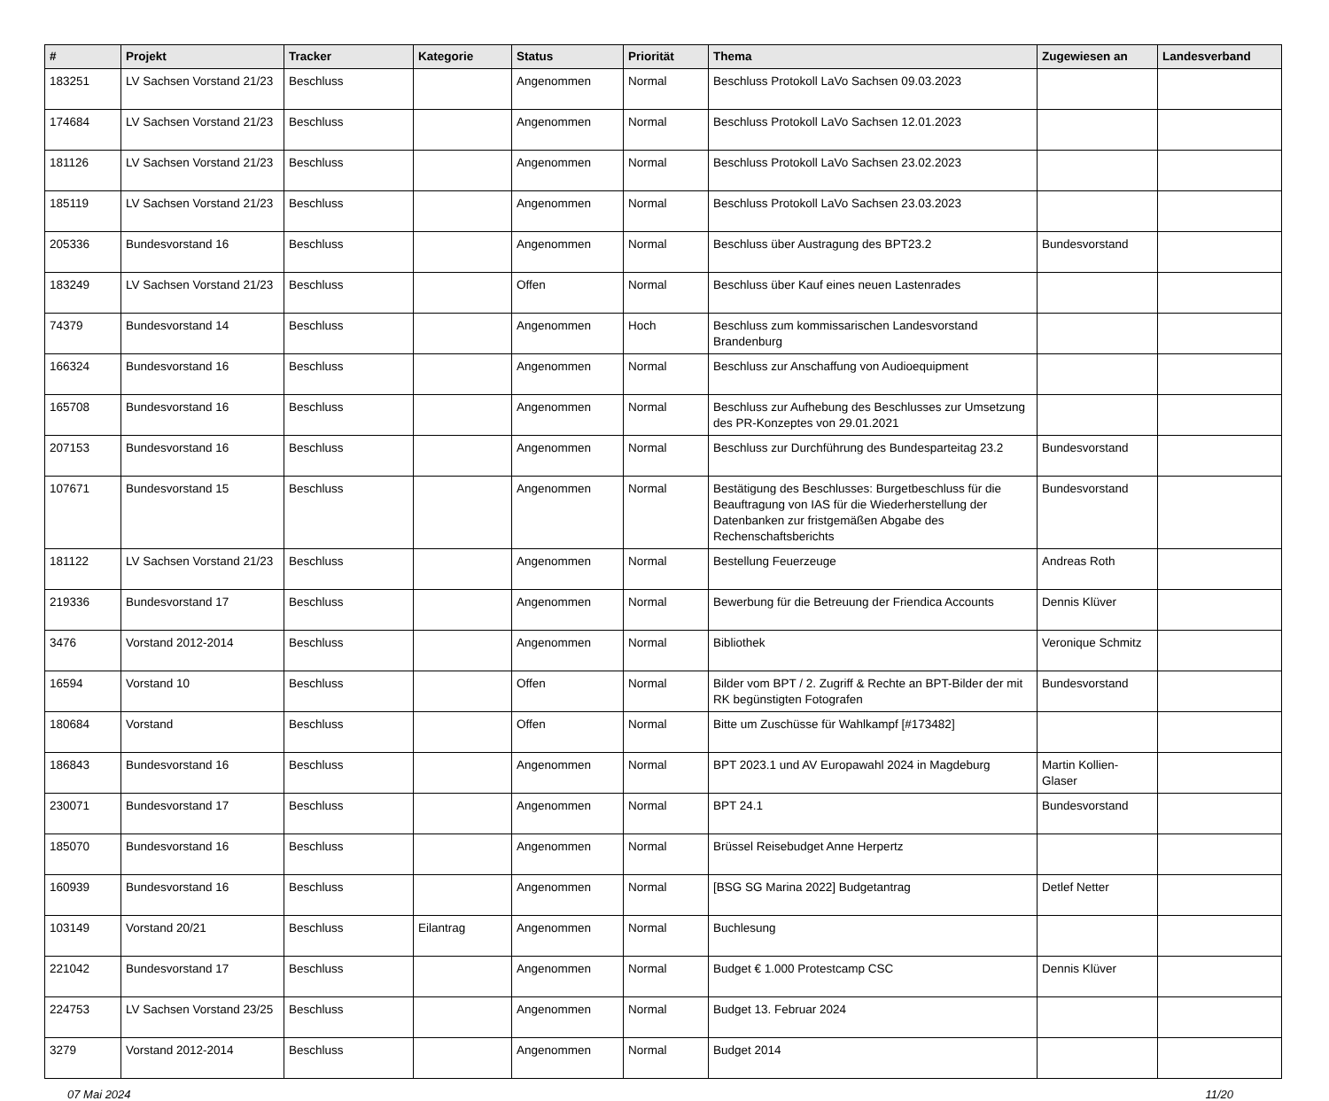| # | Projekt | Tracker | Kategorie | Status | Priorität | Thema | Zugewiesen an | Landesverband |
| --- | --- | --- | --- | --- | --- | --- | --- | --- |
| 183251 | LV Sachsen Vorstand 21/23 | Beschluss | | Angenommen | Normal | Beschluss Protokoll LaVo Sachsen 09.03.2023 | | |
| 174684 | LV Sachsen Vorstand 21/23 | Beschluss | | Angenommen | Normal | Beschluss Protokoll LaVo Sachsen 12.01.2023 | | |
| 181126 | LV Sachsen Vorstand 21/23 | Beschluss | | Angenommen | Normal | Beschluss Protokoll LaVo Sachsen 23.02.2023 | | |
| 185119 | LV Sachsen Vorstand 21/23 | Beschluss | | Angenommen | Normal | Beschluss Protokoll LaVo Sachsen 23.03.2023 | | |
| 205336 | Bundesvorstand 16 | Beschluss | | Angenommen | Normal | Beschluss über Austragung des BPT23.2 | Bundesvorstand | |
| 183249 | LV Sachsen Vorstand 21/23 | Beschluss | | Offen | Normal | Beschluss über Kauf eines neuen Lastenrades | | |
| 74379 | Bundesvorstand 14 | Beschluss | | Angenommen | Hoch | Beschluss zum kommissarischen Landesvorstand Brandenburg | | |
| 166324 | Bundesvorstand 16 | Beschluss | | Angenommen | Normal | Beschluss zur Anschaffung von Audioequipment | | |
| 165708 | Bundesvorstand 16 | Beschluss | | Angenommen | Normal | Beschluss zur Aufhebung des Beschlusses zur Umsetzung des PR-Konzeptes von 29.01.2021 | | |
| 207153 | Bundesvorstand 16 | Beschluss | | Angenommen | Normal | Beschluss zur Durchführung des Bundesparteitag 23.2 | Bundesvorstand | |
| 107671 | Bundesvorstand 15 | Beschluss | | Angenommen | Normal | Bestätigung des Beschlusses: Burgetbeschluss für die Beauftragung von IAS für die Wiederherstellung der Datenbanken zur fristgemäßen Abgabe des Rechenschaftsberichts | Bundesvorstand | |
| 181122 | LV Sachsen Vorstand 21/23 | Beschluss | | Angenommen | Normal | Bestellung Feuerzeuge | Andreas Roth | |
| 219336 | Bundesvorstand 17 | Beschluss | | Angenommen | Normal | Bewerbung für die Betreuung der Friendica Accounts | Dennis Klüver | |
| 3476 | Vorstand 2012-2014 | Beschluss | | Angenommen | Normal | Bibliothek | Veronique Schmitz | |
| 16594 | Vorstand 10 | Beschluss | | Offen | Normal | Bilder vom BPT / 2. Zugriff & Rechte an BPT-Bilder der mit RK begünstigten Fotografen | Bundesvorstand | |
| 180684 | Vorstand | Beschluss | | Offen | Normal | Bitte um Zuschüsse für Wahlkampf [#173482] | | |
| 186843 | Bundesvorstand 16 | Beschluss | | Angenommen | Normal | BPT 2023.1 und AV Europawahl 2024 in Magdeburg | Martin Kollien-Glaser | |
| 230071 | Bundesvorstand 17 | Beschluss | | Angenommen | Normal | BPT 24.1 | Bundesvorstand | |
| 185070 | Bundesvorstand 16 | Beschluss | | Angenommen | Normal | Brüssel Reisebudget Anne Herpertz | | |
| 160939 | Bundesvorstand 16 | Beschluss | | Angenommen | Normal | [BSG SG Marina 2022] Budgetantrag | Detlef Netter | |
| 103149 | Vorstand 20/21 | Beschluss | Eilantrag | Angenommen | Normal | Buchlesung | | |
| 221042 | Bundesvorstand 17 | Beschluss | | Angenommen | Normal | Budget € 1.000 Protestcamp CSC | Dennis Klüver | |
| 224753 | LV Sachsen Vorstand 23/25 | Beschluss | | Angenommen | Normal | Budget 13. Februar 2024 | | |
| 3279 | Vorstand 2012-2014 | Beschluss | | Angenommen | Normal | Budget 2014 | | |
07 Mai 2024 11/20